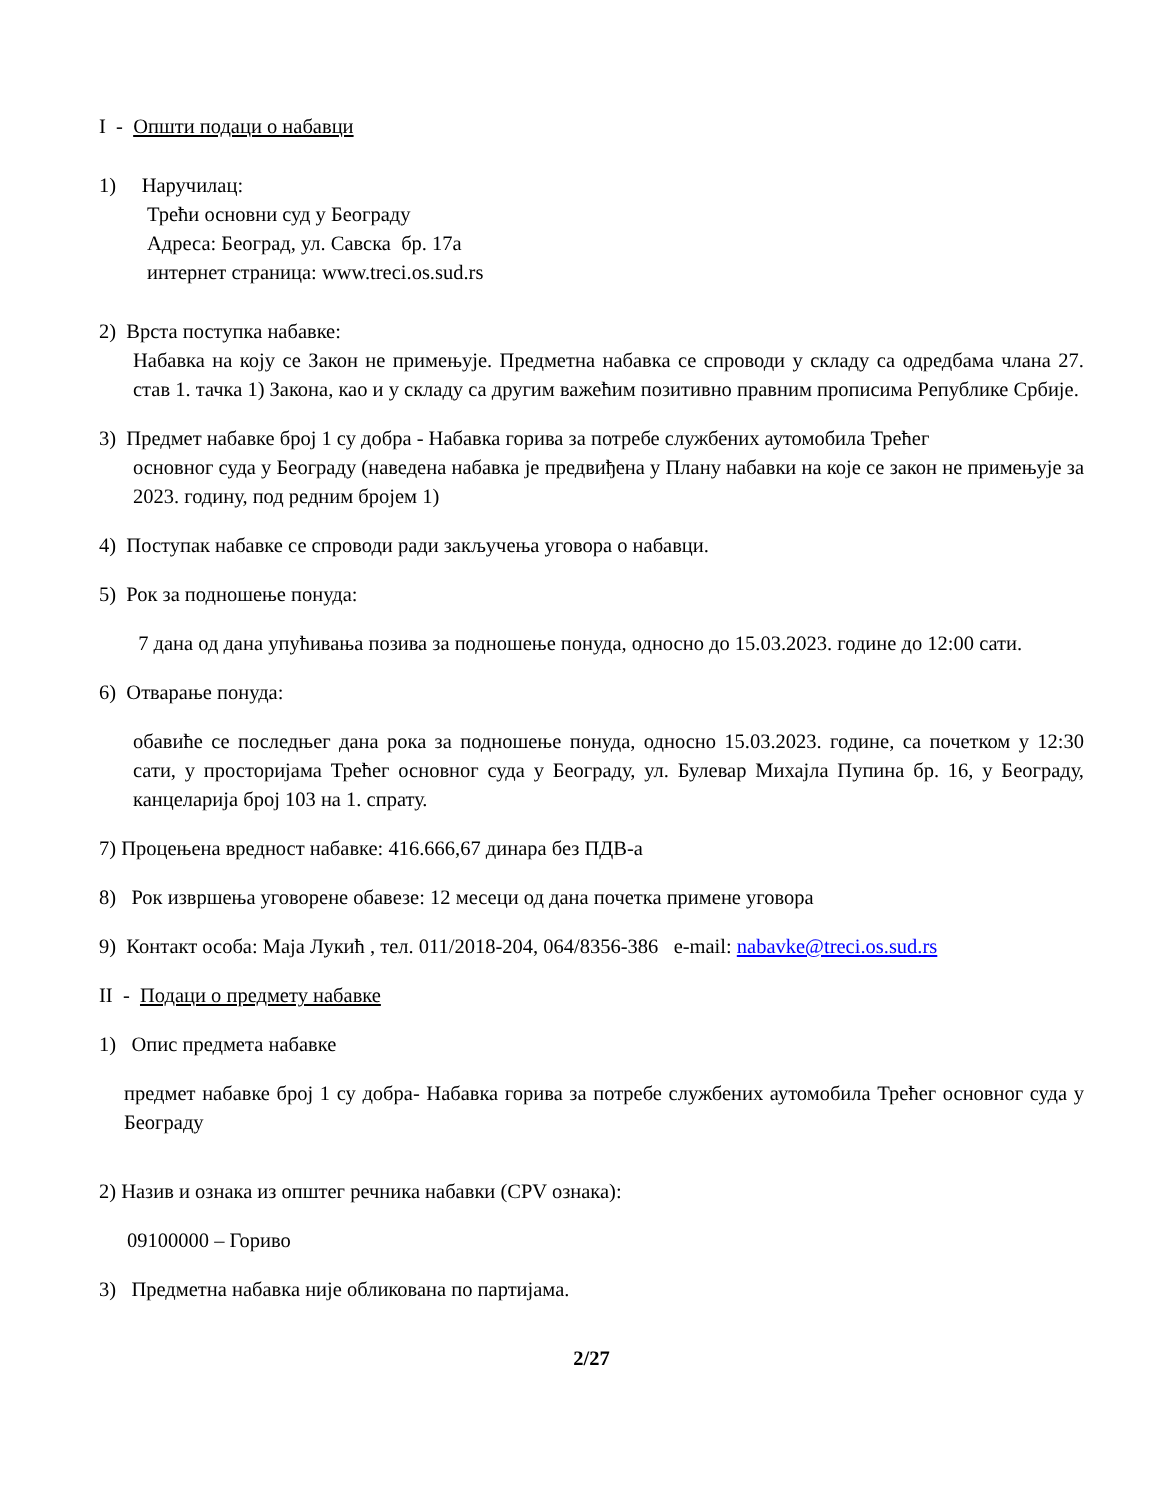I - Општи подаци о набавци
1) Наручилац:
Трећи основни суд у Београду
Адреса: Београд, ул. Савска бр. 17а
интернет страница: www.treci.os.sud.rs
2) Врста поступка набавке:
Набавка на коју се Закон не примењује. Предметна набавка се спроводи у складу са одредбама члана 27. став 1. тачка 1) Закона, као и у складу са другим важећим позитивно правним прописима Републике Србије.
3) Предмет набавке број 1 су добра - Набавка горива за потребе службених аутомобила Трећег
основног суда у Београду (наведена набавка је предвиђена у Плану набавки на које се закон не примењује за 2023. годину, под редним бројем 1)
4) Поступак набавке се спроводи ради закључења уговора о набавци.
5) Рок за подношење понуда:
7 дана од дана упућивања позива за подношење понуда, односно до 15.03.2023. године до 12:00 сати.
6) Отварање понуда:
обавиће се последњег дана рока за подношење понуда, односно 15.03.2023. године, са почетком у 12:30 сати, у просторијама Трећег основног суда у Београду, ул. Булевар Михајла Пупина бр. 16, у Београду, канцеларија број 103 на 1. спрату.
7) Процењена вредност набавке: 416.666,67 динара без ПДВ-а
8) Рок извршења уговорене обавезе: 12 месеци од дана почетка примене уговора
9) Контакт особа: Маја Лукић , тел. 011/2018-204, 064/8356-386 e-mail: nabavke@treci.os.sud.rs
II - Подаци о предмету набавке
1) Опис предмета набавке
предмет набавке број 1 су добра- Набавка горива за потребе службених аутомобила Трећег основног суда у Београду
2) Назив и ознака из општег речника набавки (CPV ознака):
09100000 – Гориво
3) Предметна набавка није обликована по партијама.
2/27